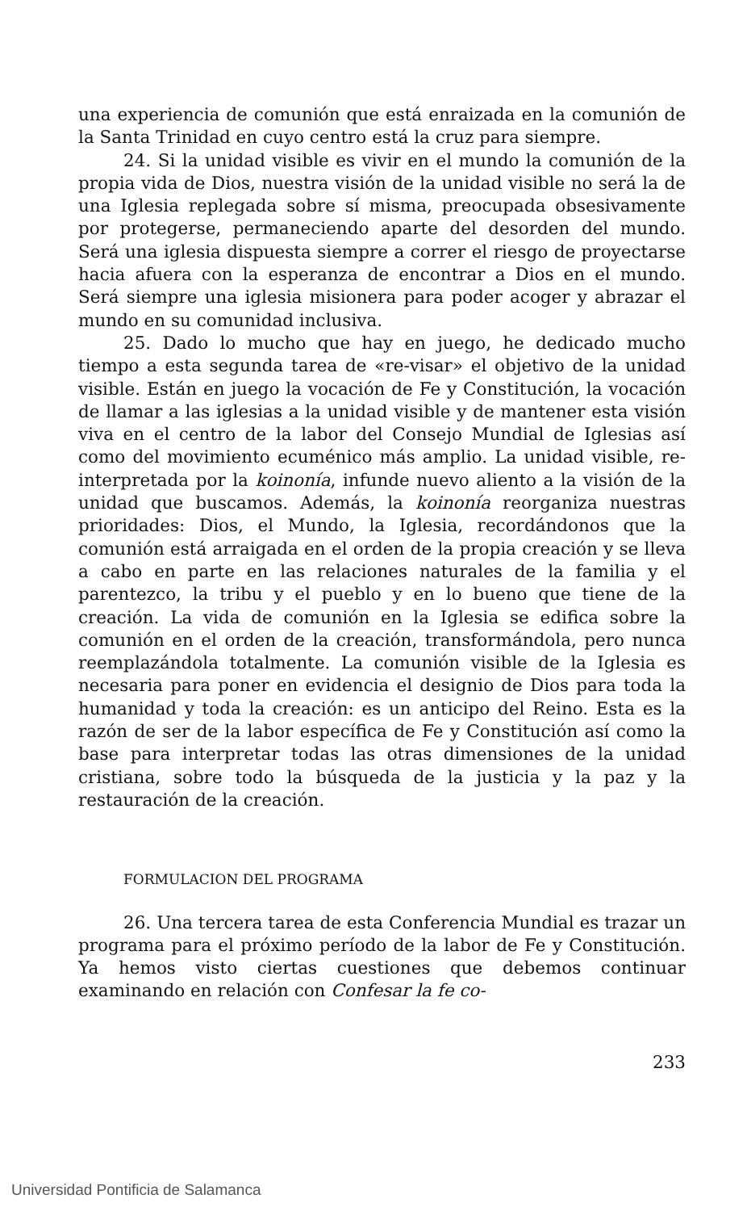una experiencia de comunión que está enraizada en la comunión de la Santa Trinidad en cuyo centro está la cruz para siempre.
24. Si la unidad visible es vivir en el mundo la comunión de la propia vida de Dios, nuestra visión de la unidad visible no será la de una Iglesia replegada sobre sí misma, preocupada obsesivamente por protegerse, permaneciendo aparte del desorden del mundo. Será una iglesia dispuesta siempre a correr el riesgo de proyectarse hacia afuera con la esperanza de encontrar a Dios en el mundo. Será siempre una iglesia misionera para poder acoger y abrazar el mundo en su comunidad inclusiva.
25. Dado lo mucho que hay en juego, he dedicado mucho tiempo a esta segunda tarea de «re-visar» el objetivo de la unidad visible. Están en juego la vocación de Fe y Constitución, la vocación de llamar a las iglesias a la unidad visible y de mantener esta visión viva en el centro de la labor del Consejo Mundial de Iglesias así como del movimiento ecuménico más amplio. La unidad visible, re-interpretada por la koinonía, infunde nuevo aliento a la visión de la unidad que buscamos. Además, la koinonía reorganiza nuestras prioridades: Dios, el Mundo, la Iglesia, recordándonos que la comunión está arraigada en el orden de la propia creación y se lleva a cabo en parte en las relaciones naturales de la familia y el parentezco, la tribu y el pueblo y en lo bueno que tiene de la creación. La vida de comunión en la Iglesia se edifica sobre la comunión en el orden de la creación, transformándola, pero nunca reemplazándola totalmente. La comunión visible de la Iglesia es necesaria para poner en evidencia el designio de Dios para toda la humanidad y toda la creación: es un anticipo del Reino. Esta es la razón de ser de la labor específica de Fe y Constitución así como la base para interpretar todas las otras dimensiones de la unidad cristiana, sobre todo la búsqueda de la justicia y la paz y la restauración de la creación.
FORMULACION DEL PROGRAMA
26. Una tercera tarea de esta Conferencia Mundial es trazar un programa para el próximo período de la labor de Fe y Constitución. Ya hemos visto ciertas cuestiones que debemos continuar examinando en relación con Confesar la fe co-
233
Universidad Pontificia de Salamanca